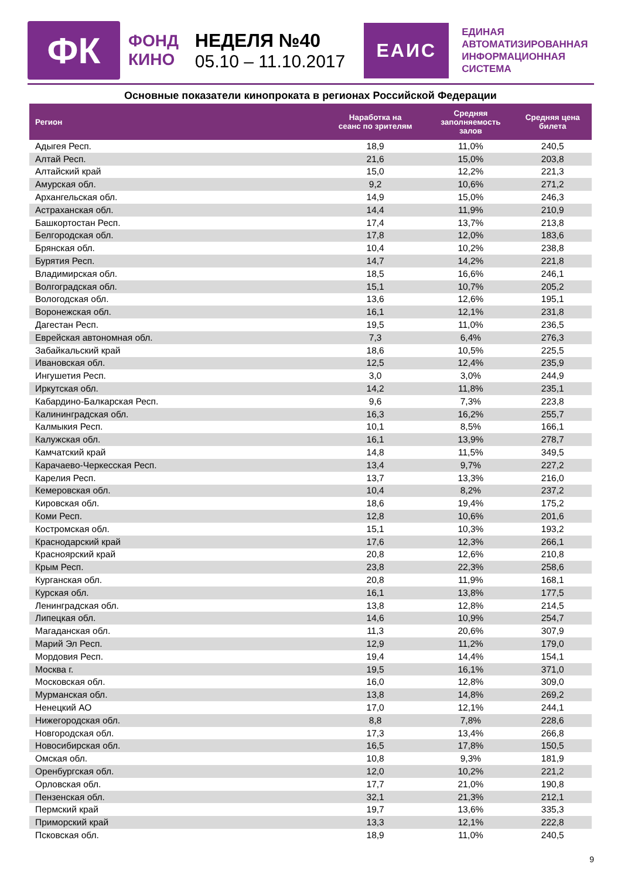ФК
ФОНД
КИНО
НЕДЕЛЯ №40
05.10 – 11.10.2017
ЕАИС
ЕДИНАЯ
АВТОМАТИЗИРОВАННАЯ
ИНФОРМАЦИОННАЯ
СИСТЕМА
Основные показатели кинопроката в регионах Российской Федерации
| Регион | Наработка на сеанс по зрителям | Средняя заполняемость залов | Средняя цена билета |
| --- | --- | --- | --- |
| Адыгея Респ. | 18,9 | 11,0% | 240,5 |
| Алтай Респ. | 21,6 | 15,0% | 203,8 |
| Алтайский край | 15,0 | 12,2% | 221,3 |
| Амурская обл. | 9,2 | 10,6% | 271,2 |
| Архангельская обл. | 14,9 | 15,0% | 246,3 |
| Астраханская обл. | 14,4 | 11,9% | 210,9 |
| Башкортостан Респ. | 17,4 | 13,7% | 213,8 |
| Белгородская обл. | 17,8 | 12,0% | 183,6 |
| Брянская обл. | 10,4 | 10,2% | 238,8 |
| Бурятия Респ. | 14,7 | 14,2% | 221,8 |
| Владимирская обл. | 18,5 | 16,6% | 246,1 |
| Волгоградская обл. | 15,1 | 10,7% | 205,2 |
| Вологодская обл. | 13,6 | 12,6% | 195,1 |
| Воронежская обл. | 16,1 | 12,1% | 231,8 |
| Дагестан Респ. | 19,5 | 11,0% | 236,5 |
| Еврейская автономная обл. | 7,3 | 6,4% | 276,3 |
| Забайкальский край | 18,6 | 10,5% | 225,5 |
| Ивановская обл. | 12,5 | 12,4% | 235,9 |
| Ингушетия Респ. | 3,0 | 3,0% | 244,9 |
| Иркутская обл. | 14,2 | 11,8% | 235,1 |
| Кабардино-Балкарская Респ. | 9,6 | 7,3% | 223,8 |
| Калининградская обл. | 16,3 | 16,2% | 255,7 |
| Калмыкия Респ. | 10,1 | 8,5% | 166,1 |
| Калужская обл. | 16,1 | 13,9% | 278,7 |
| Камчатский край | 14,8 | 11,5% | 349,5 |
| Карачаево-Черкесская Респ. | 13,4 | 9,7% | 227,2 |
| Карелия Респ. | 13,7 | 13,3% | 216,0 |
| Кемеровская обл. | 10,4 | 8,2% | 237,2 |
| Кировская обл. | 18,6 | 19,4% | 175,2 |
| Коми Респ. | 12,8 | 10,6% | 201,6 |
| Костромская обл. | 15,1 | 10,3% | 193,2 |
| Краснодарский край | 17,6 | 12,3% | 266,1 |
| Красноярский край | 20,8 | 12,6% | 210,8 |
| Крым Респ. | 23,8 | 22,3% | 258,6 |
| Курганская обл. | 20,8 | 11,9% | 168,1 |
| Курская обл. | 16,1 | 13,8% | 177,5 |
| Ленинградская обл. | 13,8 | 12,8% | 214,5 |
| Липецкая обл. | 14,6 | 10,9% | 254,7 |
| Магаданская обл. | 11,3 | 20,6% | 307,9 |
| Марий Эл Респ. | 12,9 | 11,2% | 179,0 |
| Мордовия Респ. | 19,4 | 14,4% | 154,1 |
| Москва г. | 19,5 | 16,1% | 371,0 |
| Московская обл. | 16,0 | 12,8% | 309,0 |
| Мурманская обл. | 13,8 | 14,8% | 269,2 |
| Ненецкий АО | 17,0 | 12,1% | 244,1 |
| Нижегородская обл. | 8,8 | 7,8% | 228,6 |
| Новгородская обл. | 17,3 | 13,4% | 266,8 |
| Новосибирская обл. | 16,5 | 17,8% | 150,5 |
| Омская обл. | 10,8 | 9,3% | 181,9 |
| Оренбургская обл. | 12,0 | 10,2% | 221,2 |
| Орловская обл. | 17,7 | 21,0% | 190,8 |
| Пензенская обл. | 32,1 | 21,3% | 212,1 |
| Пермский край | 19,7 | 13,6% | 335,3 |
| Приморский край | 13,3 | 12,1% | 222,8 |
| Псковская обл. | 18,9 | 11,0% | 240,5 |
9